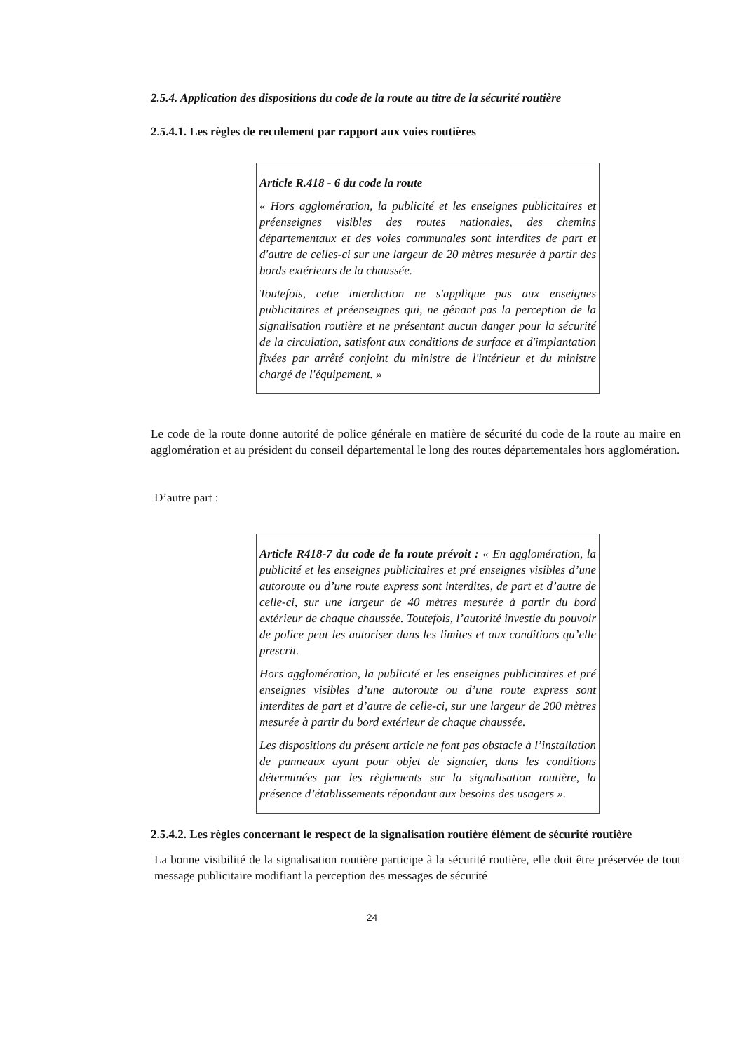2.5.4. Application des dispositions du code de la route au titre de la sécurité routière
2.5.4.1. Les règles de reculement par rapport aux voies routières
Article R.418 - 6 du code la route
« Hors agglomération, la publicité et les enseignes publicitaires et préenseignes visibles des routes nationales, des chemins départementaux et des voies communales sont interdites de part et d'autre de celles-ci sur une largeur de 20 mètres mesurée à partir des bords extérieurs de la chaussée.
Toutefois, cette interdiction ne s'applique pas aux enseignes publicitaires et préenseignes qui, ne gênant pas la perception de la signalisation routière et ne présentant aucun danger pour la sécurité de la circulation, satisfont aux conditions de surface et d'implantation fixées par arrêté conjoint du ministre de l'intérieur et du ministre chargé de l'équipement. »
Le code de la route donne autorité de police générale en matière de sécurité du code de la route au maire en agglomération et au président du conseil départemental le long des routes départementales hors agglomération.
D’autre part :
Article R418-7 du code de la route prévoit : « En agglomération, la publicité et les enseignes publicitaires et pré enseignes visibles d’une autoroute ou d’une route express sont interdites, de part et d’autre de celle-ci, sur une largeur de 40 mètres mesurée à partir du bord extérieur de chaque chaussée. Toutefois, l’autorité investie du pouvoir de police peut les autoriser dans les limites et aux conditions qu’elle prescrit.
Hors agglomération, la publicité et les enseignes publicitaires et pré enseignes visibles d’une autoroute ou d’une route express sont interdites de part et d’autre de celle-ci, sur une largeur de 200 mètres mesurée à partir du bord extérieur de chaque chaussée.
Les dispositions du présent article ne font pas obstacle à l’installation de panneaux ayant pour objet de signaler, dans les conditions déterminées par les règlements sur la signalisation routière, la présence d’établissements répondant aux besoins des usagers ».
2.5.4.2. Les règles concernant le respect de la signalisation routière élément de sécurité routière
La bonne visibilité de la signalisation routière participe à la sécurité routière, elle doit être préservée de tout message publicitaire modifiant la perception des messages de sécurité
24